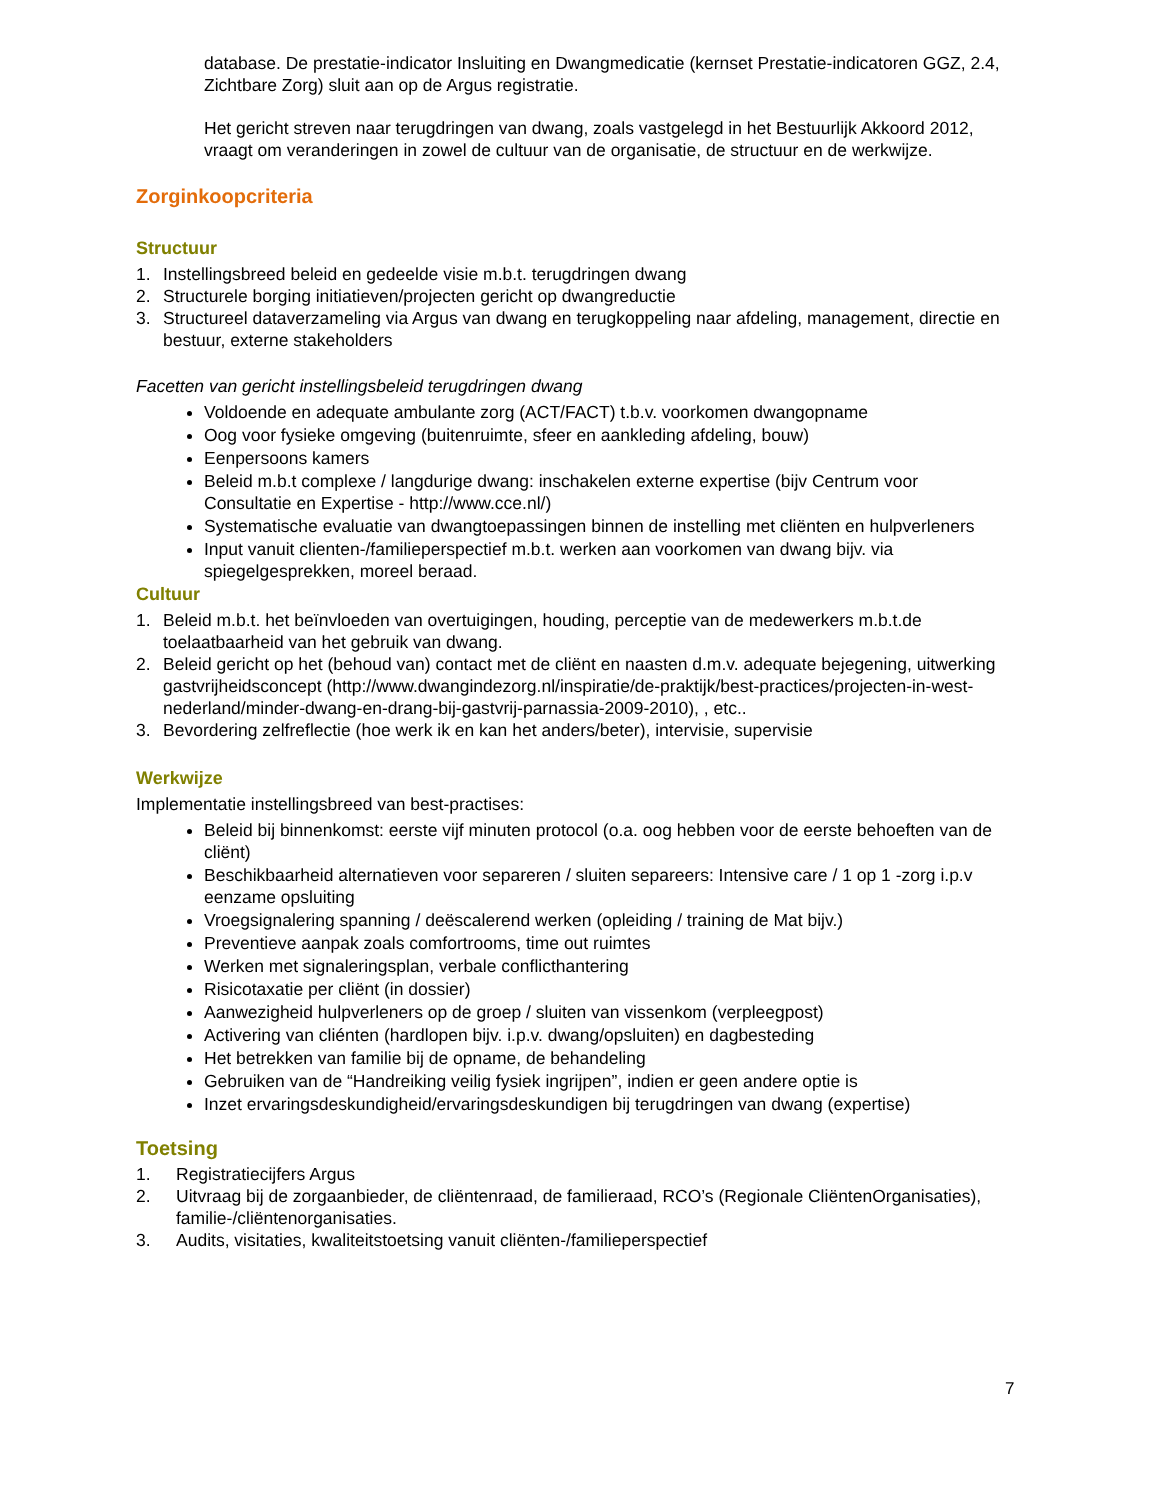database. De prestatie-indicator Insluiting en Dwangmedicatie (kernset Prestatie-indicatoren GGZ, 2.4, Zichtbare Zorg) sluit aan op de Argus registratie.
Het gericht streven naar terugdringen van dwang, zoals vastgelegd in het Bestuurlijk Akkoord 2012, vraagt om veranderingen in zowel de cultuur van de organisatie, de structuur en de werkwijze.
Zorginkoopcriteria
Structuur
1. Instellingsbreed beleid en gedeelde visie m.b.t. terugdringen dwang
2. Structurele borging initiatieven/projecten gericht op dwangreductie
3. Structureel dataverzameling via Argus van dwang en terugkoppeling naar afdeling, management, directie en bestuur, externe stakeholders
Facetten van gericht instellingsbeleid terugdringen dwang
Voldoende en adequate ambulante zorg (ACT/FACT) t.b.v. voorkomen dwangopname
Oog voor fysieke omgeving (buitenruimte, sfeer en aankleding afdeling, bouw)
Eenpersoons kamers
Beleid m.b.t complexe / langdurige dwang: inschakelen externe expertise (bijv Centrum voor Consultatie en Expertise - http://www.cce.nl/)
Systematische evaluatie van dwangtoepassingen binnen de instelling met cliënten en hulpverleners
Input vanuit clienten-/familieperspectief m.b.t. werken aan voorkomen van dwang bijv. via spiegelgesprekken, moreel beraad.
Cultuur
1. Beleid m.b.t. het beïnvloeden van overtuigingen, houding, perceptie van de medewerkers m.b.t.de toelaatbaarheid van het gebruik van dwang.
2. Beleid gericht op het (behoud van) contact met de cliënt en naasten d.m.v. adequate bejegening, uitwerking gastvrijheidsconcept (http://www.dwangindezorg.nl/inspiratie/de-praktijk/best-practices/projecten-in-west-nederland/minder-dwang-en-drang-bij-gastvrij-parnassia-2009-2010), , etc..
3. Bevordering zelfreflectie (hoe werk ik en kan het anders/beter), intervisie, supervisie
Werkwijze
Implementatie instellingsbreed van best-practises:
Beleid bij binnenkomst: eerste vijf minuten protocol (o.a. oog hebben voor de eerste behoeften van de cliënt)
Beschikbaarheid alternatieven voor separeren / sluiten separeers: Intensive care / 1 op 1 -zorg i.p.v eenzame opsluiting
Vroegsignalering spanning / deëscalerend werken (opleiding / training de Mat bijv.)
Preventieve aanpak zoals comfortrooms, time out ruimtes
Werken met signaleringsplan, verbale conflicthantering
Risicotaxatie per cliënt (in dossier)
Aanwezigheid hulpverleners op de groep / sluiten van vissenkom (verpleegpost)
Activering van cliénten (hardlopen bijv. i.p.v. dwang/opsluiten) en dagbesteding
Het betrekken van familie bij de opname, de behandeling
Gebruiken van de “Handreiking veilig fysiek ingrijpen”, indien er geen andere optie is
Inzet ervaringsdeskundigheid/ervaringsdeskundigen bij terugdringen van dwang (expertise)
Toetsing
1. Registratiecijfers Argus
2. Uitvraag bij de zorgaanbieder, de cliëntenraad, de familieraad, RCO’s (Regionale CliëntenOrganisaties), familie-/cliëntenorganisaties.
3. Audits, visitaties, kwaliteitstoetsing vanuit cliënten-/familieperspectief
7